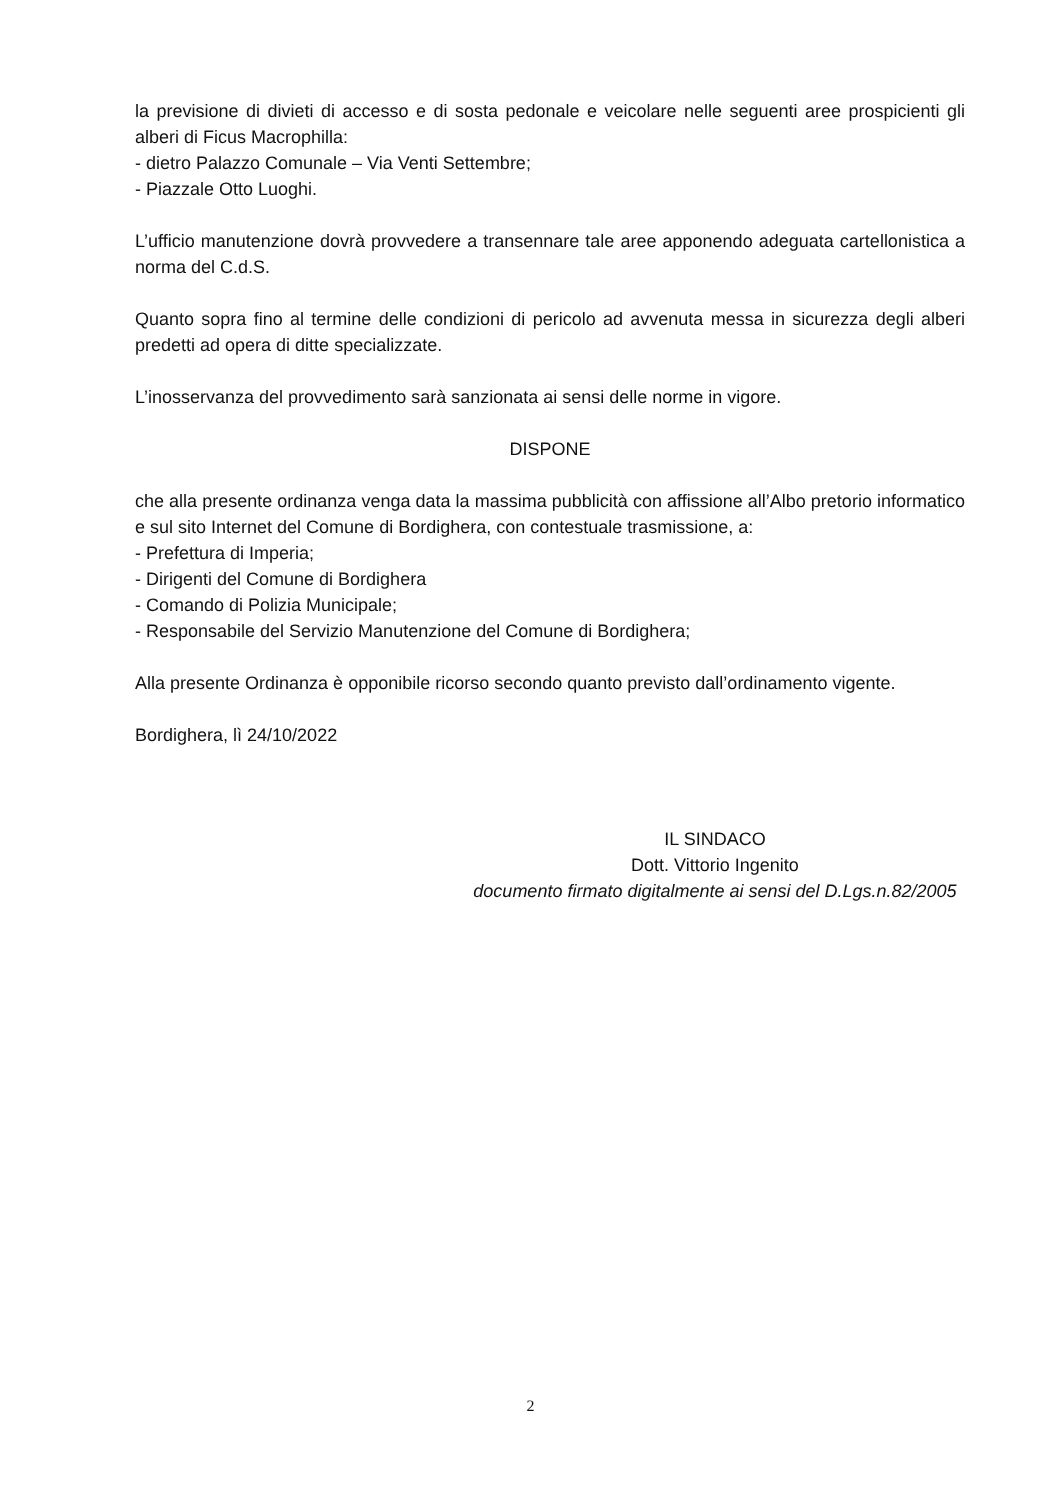la previsione di divieti di accesso e di sosta pedonale e veicolare nelle seguenti aree prospicienti gli alberi di Ficus Macrophilla:
- dietro Palazzo Comunale – Via Venti Settembre;
- Piazzale Otto Luoghi.
L’ufficio manutenzione dovrà provvedere a transennare tale aree apponendo adeguata cartellonistica a norma del C.d.S.
Quanto sopra fino al termine delle condizioni di pericolo ad avvenuta messa in sicurezza degli alberi predetti ad opera di ditte specializzate.
L’inosservanza del provvedimento sarà sanzionata ai sensi delle norme in vigore.
DISPONE
che alla presente ordinanza venga data la massima pubblicità con affissione all’Albo pretorio informatico e sul sito Internet del Comune di Bordighera, con contestuale trasmissione, a:
- Prefettura di Imperia;
- Dirigenti del Comune di Bordighera
- Comando di Polizia Municipale;
- Responsabile del Servizio Manutenzione del Comune di Bordighera;
Alla presente Ordinanza è opponibile ricorso secondo quanto previsto dall’ordinamento vigente.
Bordighera, lì 24/10/2022
IL SINDACO
Dott. Vittorio Ingenito
documento firmato digitalmente ai sensi del D.Lgs.n.82/2005
2